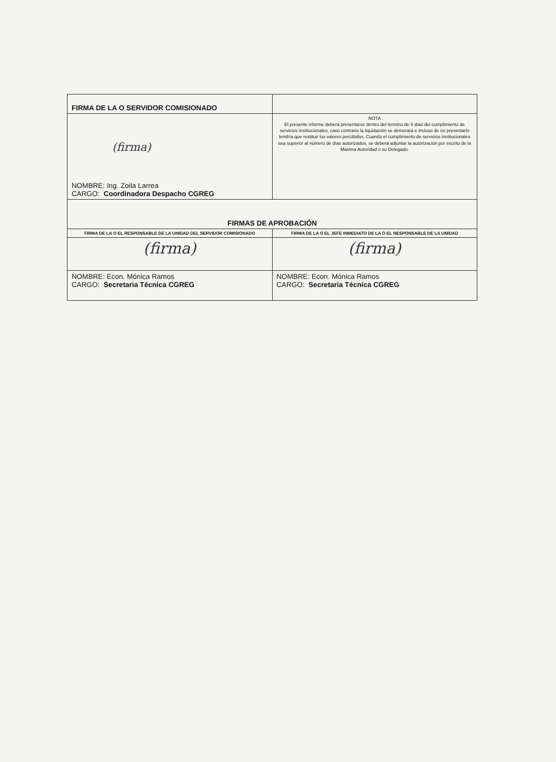| FIRMA DE LA O SERVIDOR COMISIONADO | |
| (firma) NOMBRE: Ing. Zoila Larrea CARGO: Coordinadora Despacho CGREG | NOTA El presente informe deberá presentarse dentro del término de 4 días del cumplimiento de servicios institucionales, caso contrario la liquidación se demorará e incluso de no presentarlo tendría que restituir los valores percibidos. Cuando el cumplimiento de servicios institucionales sea superior al número de días autorizados, se deberá adjuntar la autorización por escrito de la Máxima Autoridad o su Delegado. |
| FIRMAS DE APROBACIÓN | |
| FIRMA DE LA O EL RESPONSABLE DE LA UNIDAD DEL SERVIDOR COMISIONADO | FIRMA DE LA O EL JEFE INMEDIATO DE LA O EL RESPONSABLE DE LA UNIDAD |
| (firma) | (firma) |
| NOMBRE: Econ. Mónica Ramos CARGO: Secretaria Técnica CGREG | NOMBRE: Econ. Mónica Ramos CARGO: Secretaria Técnica CGREG |